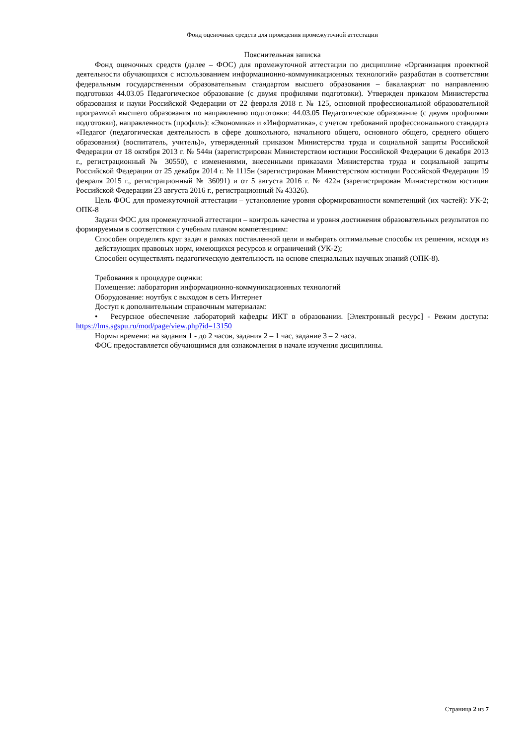Фонд оценочных средств для проведения промежуточной аттестации
Пояснительная записка
Фонд оценочных средств (далее – ФОС) для промежуточной аттестации по дисциплине «Организация проектной деятельности обучающихся с использованием информационно-коммуникационных технологий» разработан в соответствии федеральным государственным образовательным стандартом высшего образования – бакалавриат по направлению подготовки 44.03.05 Педагогическое образование (с двумя профилями подготовки). Утвержден приказом Министерства образования и науки Российской Федерации от 22 февраля 2018 г. № 125, основной профессиональной образовательной программой высшего образования по направлению подготовки: 44.03.05 Педагогическое образование (с двумя профилями подготовки), направленность (профиль): «Экономика» и «Информатика», с учетом требований профессионального стандарта «Педагог (педагогическая деятельность в сфере дошкольного, начального общего, основного общего, среднего общего образования) (воспитатель, учитель)», утвержденный приказом Министерства труда и социальной защиты Российской Федерации от 18 октября 2013 г. № 544н (зарегистрирован Министерством юстиции Российской Федерации 6 декабря 2013 г., регистрационный № 30550), с изменениями, внесенными приказами Министерства труда и социальной защиты Российской Федерации от 25 декабря 2014 г. № 1115н (зарегистрирован Министерством юстиции Российской Федерации 19 февраля 2015 г., регистрационный № 36091) и от 5 августа 2016 г. № 422н (зарегистрирован Министерством юстиции Российской Федерации 23 августа 2016 г., регистрационный № 43326).
Цель ФОС для промежуточной аттестации – установление уровня сформированности компетенций (их частей): УК-2; ОПК-8
Задачи ФОС для промежуточной аттестации – контроль качества и уровня достижения образовательных результатов по формируемым в соответствии с учебным планом компетенциям:
Способен определять круг задач в рамках поставленной цели и выбирать оптимальные способы их решения, исходя из действующих правовых норм, имеющихся ресурсов и ограничений (УК-2);
Способен осуществлять педагогическую деятельность на основе специальных научных знаний (ОПК-8).
Требования к процедуре оценки:
Помещение: лаборатория информационно-коммуникационных технологий
Оборудование: ноутбук с выходом в сеть Интернет
Доступ к дополнительным справочным материалам:
• Ресурсное обеспечение лабораторий кафедры ИКТ в образовании. [Электронный ресурс] - Режим доступа: https://lms.sgspu.ru/mod/page/view.php?id=13150
Нормы времени: на задания 1 - до 2 часов, задания 2 – 1 час, задание 3 – 2 часа.
ФОС предоставляется обучающимся для ознакомления в начале изучения дисциплины.
Страница 2 из 7